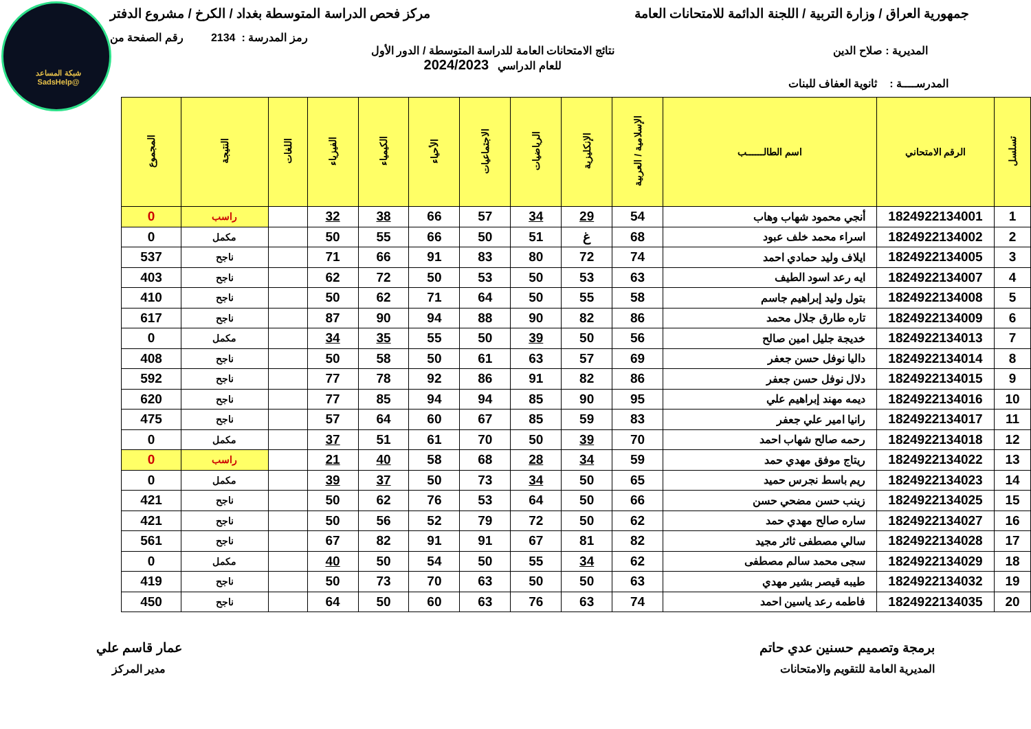شبكة المساعد @SadsHelp
جمهورية العراق / وزارة التربية / اللجنة الدائمة للامتحانات العامة
مركز فحص الدراسة المتوسطة بغداد / الكرخ / مشروع الدفتر
رمز المدرسة : 2134 رقم الصفحة من
المديرية : صلاح الدين نتائج الامتحانات العامة للدراسة المتوسطة / الدور الأول
للعام الدراسي 2024/2023
المدرســــة : ثانوية العفاف للبنات
| تسلسل | الرقم الامتحاني | اسم الطالــــــب | الإسلامية / العربية | الإنكليزية | الرياضيات | الاجتماعيات | الأحياء | الكيمياء | الفيزياء | اللغات | النتيجة | المجموع |
| --- | --- | --- | --- | --- | --- | --- | --- | --- | --- | --- | --- | --- |
| 1 | 1824922134001 | أنجي محمود شهاب وهاب | 54 | 29 | 34 | 57 | 66 | 38 | 32 | | راسب | 0 |
| 2 | 1824922134002 | اسراء محمد خلف عبود | 68 | غ | 51 | 50 | 66 | 55 | 50 | | مكمل | 0 |
| 3 | 1824922134005 | ايلاف وليد حمادي احمد | 74 | 72 | 80 | 83 | 91 | 66 | 71 | | ناجح | 537 |
| 4 | 1824922134007 | ايه رعد اسود الطيف | 63 | 53 | 50 | 53 | 50 | 72 | 62 | | ناجح | 403 |
| 5 | 1824922134008 | بتول وليد إبراهيم جاسم | 58 | 55 | 50 | 64 | 71 | 62 | 50 | | ناجح | 410 |
| 6 | 1824922134009 | تاره طارق جلال محمد | 86 | 82 | 90 | 88 | 94 | 90 | 87 | | ناجح | 617 |
| 7 | 1824922134013 | خديجة جليل امين صالح | 56 | 50 | 39 | 50 | 55 | 35 | 34 | | مكمل | 0 |
| 8 | 1824922134014 | داليا نوفل حسن جعفر | 69 | 57 | 63 | 61 | 50 | 58 | 50 | | ناجح | 408 |
| 9 | 1824922134015 | دلال نوفل حسن جعفر | 86 | 82 | 91 | 86 | 92 | 78 | 77 | | ناجح | 592 |
| 10 | 1824922134016 | ديمه مهند إبراهيم علي | 95 | 90 | 85 | 94 | 94 | 85 | 77 | | ناجح | 620 |
| 11 | 1824922134017 | رانيا امير علي جعفر | 83 | 59 | 85 | 67 | 60 | 64 | 57 | | ناجح | 475 |
| 12 | 1824922134018 | رحمه صالح شهاب احمد | 70 | 39 | 50 | 70 | 61 | 51 | 37 | | مكمل | 0 |
| 13 | 1824922134022 | ريتاج موفق مهدي حمد | 59 | 34 | 28 | 68 | 58 | 40 | 21 | | راسب | 0 |
| 14 | 1824922134023 | ريم باسط نجرس حميد | 65 | 50 | 34 | 73 | 50 | 37 | 39 | | مكمل | 0 |
| 15 | 1824922134025 | زينب حسن مضحي حسن | 66 | 50 | 64 | 53 | 76 | 62 | 50 | | ناجح | 421 |
| 16 | 1824922134027 | ساره صالح مهدي حمد | 62 | 50 | 72 | 79 | 52 | 56 | 50 | | ناجح | 421 |
| 17 | 1824922134028 | سالي مصطفى ثائر مجيد | 82 | 81 | 67 | 91 | 91 | 82 | 67 | | ناجح | 561 |
| 18 | 1824922134029 | سجى محمد سالم مصطفى | 62 | 34 | 55 | 50 | 54 | 50 | 40 | | مكمل | 0 |
| 19 | 1824922134032 | طيبه قيصر بشير مهدي | 63 | 50 | 50 | 63 | 70 | 73 | 50 | | ناجح | 419 |
| 20 | 1824922134035 | فاطمه رعد ياسين احمد | 74 | 63 | 76 | 63 | 60 | 50 | 64 | | ناجح | 450 |
برمجة وتصميم حسنين عدي حاتم
المديرية العامة للتقويم والامتحانات
عمار قاسم علي
مدير المركز